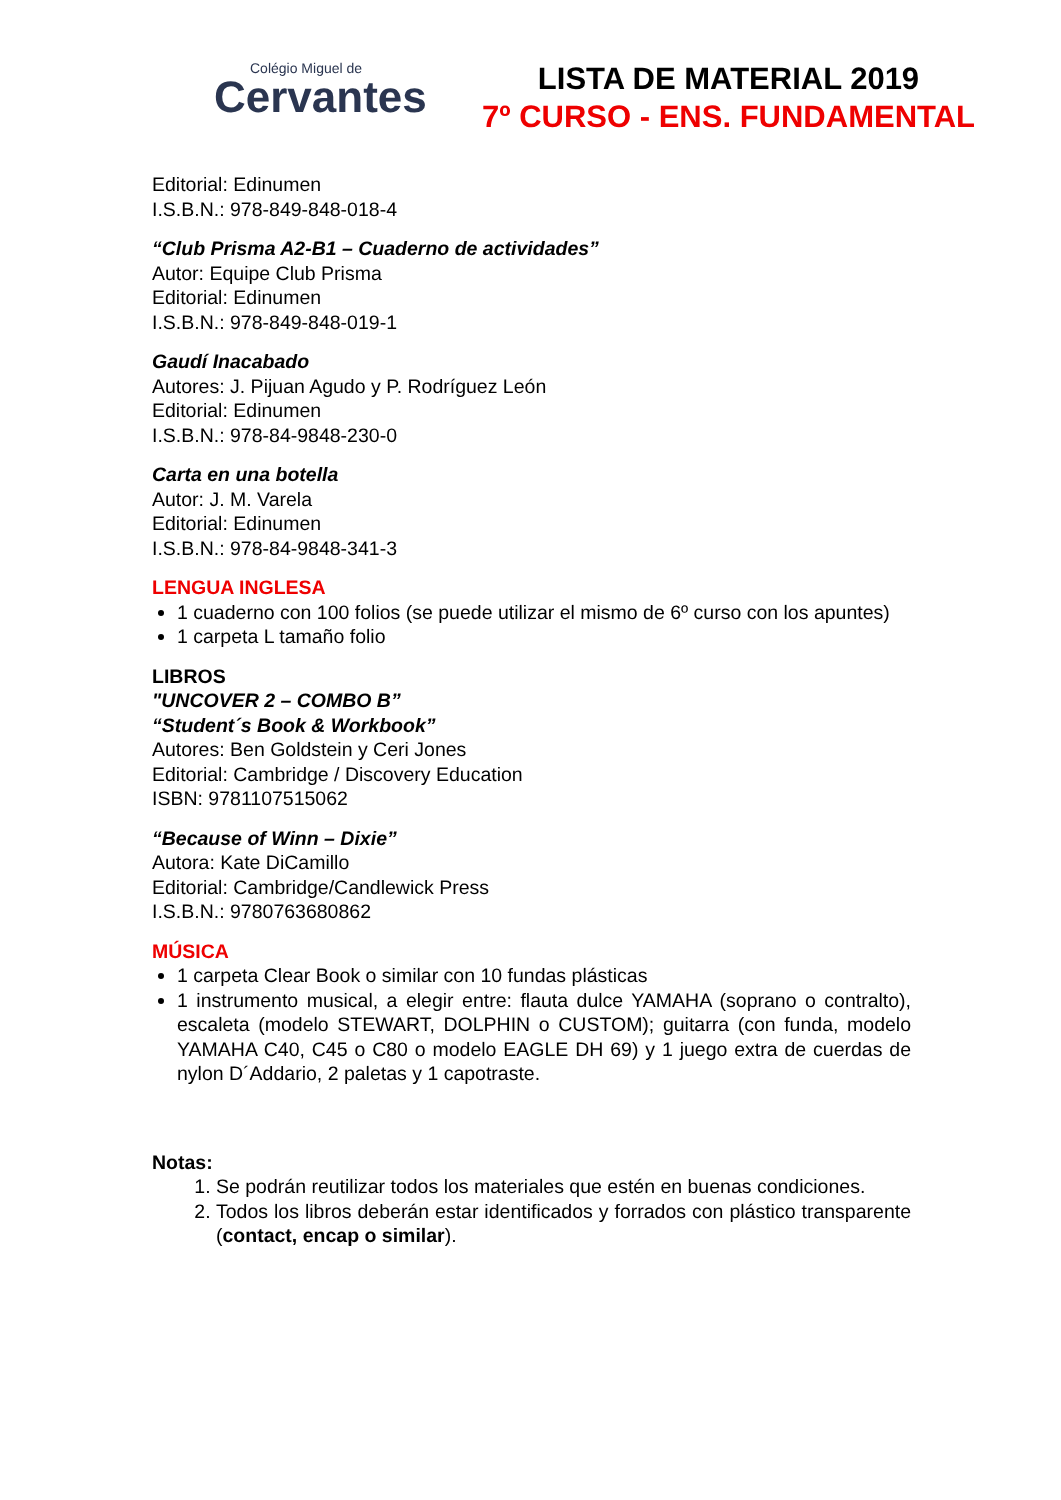Colégio Miguel de
Cervantes
LISTA DE MATERIAL 2019
7º CURSO - ENS. FUNDAMENTAL
Editorial: Edinumen
I.S.B.N.: 978-849-848-018-4
“Club Prisma A2-B1 – Cuaderno de actividades”
Autor: Equipe Club Prisma
Editorial: Edinumen
I.S.B.N.: 978-849-848-019-1
Gaudí Inacabado
Autores: J. Pijuan Agudo y P. Rodríguez León
Editorial: Edinumen
I.S.B.N.: 978-84-9848-230-0
Carta en una botella
Autor: J. M. Varela
Editorial: Edinumen
I.S.B.N.: 978-84-9848-341-3
LENGUA INGLESA
1 cuaderno con 100 folios (se puede utilizar el mismo de 6º curso con los apuntes)
1 carpeta L tamaño folio
LIBROS
"UNCOVER 2 – COMBO B”
“Student´s Book & Workbook”
Autores: Ben Goldstein y Ceri Jones
Editorial: Cambridge / Discovery Education
ISBN: 9781107515062
“Because of Winn – Dixie”
Autora: Kate DiCamillo
Editorial: Cambridge/Candlewick Press
I.S.B.N.: 9780763680862
MÚSICA
1 carpeta Clear Book o similar con 10 fundas plásticas
1 instrumento musical, a elegir entre: flauta dulce YAMAHA (soprano o contralto), escaleta (modelo STEWART, DOLPHIN o CUSTOM); guitarra (con funda, modelo YAMAHA C40, C45 o C80 o modelo EAGLE DH 69) y 1 juego extra de cuerdas de nylon D´Addario, 2 paletas y 1 capotraste.
Notas:
1. Se podrán reutilizar todos los materiales que estén en buenas condiciones.
2. Todos los libros deberán estar identificados y forrados con plástico transparente (contact, encap o similar).